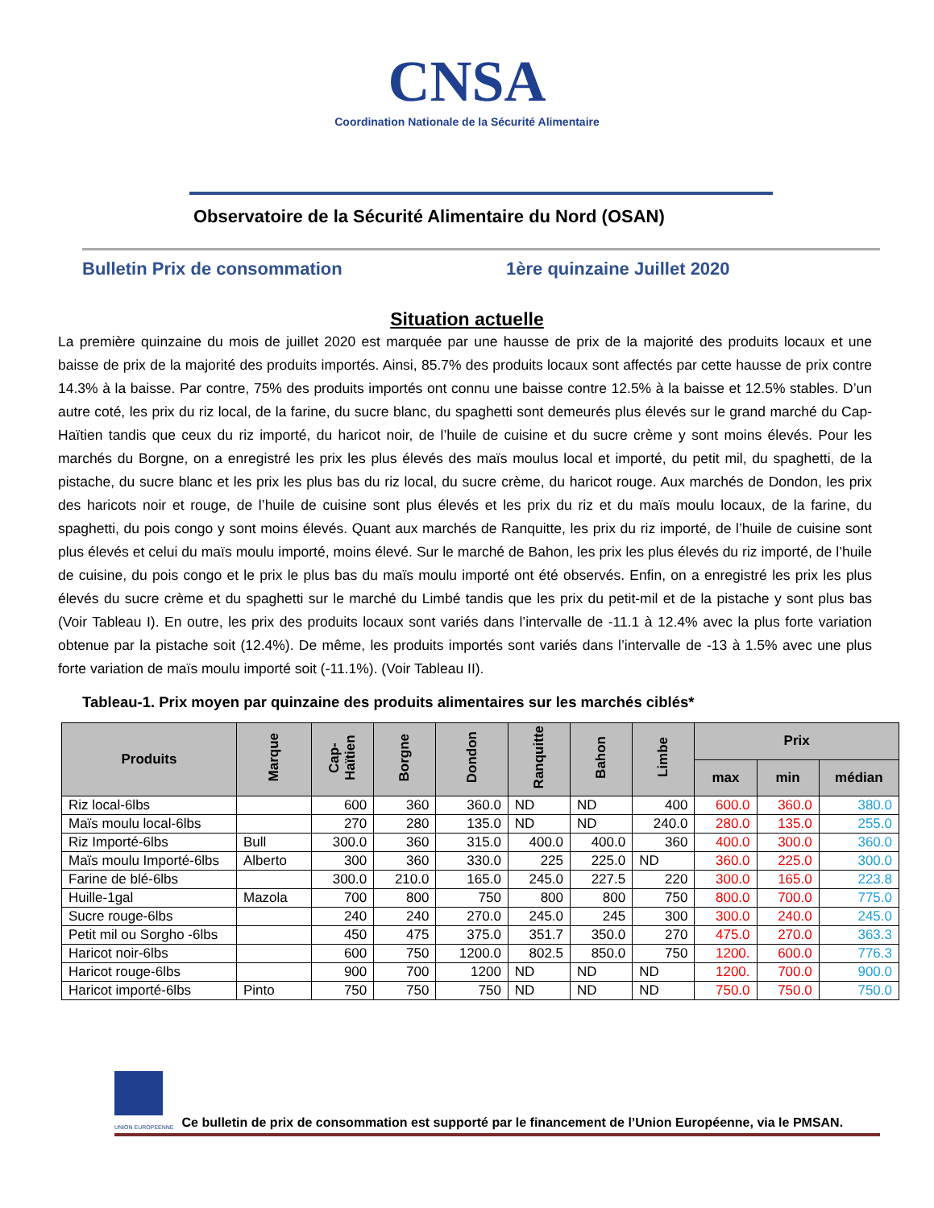CNSA
Coordination Nationale de la Sécurité Alimentaire
Observatoire de la Sécurité Alimentaire du Nord (OSAN)
Bulletin Prix de consommation 1ère quinzaine Juillet 2020
Situation actuelle
La première quinzaine du mois de juillet 2020 est marquée par une hausse de prix de la majorité des produits locaux et une baisse de prix de la majorité des produits importés. Ainsi, 85.7% des produits locaux sont affectés par cette hausse de prix contre 14.3% à la baisse. Par contre, 75% des produits importés ont connu une baisse contre 12.5% à la baisse et 12.5% stables. D’un autre coté, les prix du riz local, de la farine, du sucre blanc, du spaghetti sont demeurés plus élevés sur le grand marché du Cap-Haïtien tandis que ceux du riz importé, du haricot noir, de l’huile de cuisine et du sucre crème y sont moins élevés. Pour les marchés du Borgne, on a enregistré les prix les plus élevés des maïs moulus local et importé, du petit mil, du spaghetti, de la pistache, du sucre blanc et les prix les plus bas du riz local, du sucre crème, du haricot rouge. Aux marchés de Dondon, les prix des haricots noir et rouge, de l’huile de cuisine sont plus élevés et les prix du riz et du maïs moulu locaux, de la farine, du spaghetti, du pois congo y sont moins élevés. Quant aux marchés de Ranquitte, les prix du riz importé, de l’huile de cuisine sont plus élevés et celui du maïs moulu importé, moins élevé. Sur le marché de Bahon, les prix les plus élevés du riz importé, de l’huile de cuisine, du pois congo et le prix le plus bas du maïs moulu importé ont été observés. Enfin, on a enregistré les prix les plus élevés du sucre crème et du spaghetti sur le marché du Limbé tandis que les prix du petit-mil et de la pistache y sont plus bas (Voir Tableau I). En outre, les prix des produits locaux sont variés dans l’intervalle de -11.1 à 12.4% avec la plus forte variation obtenue par la pistache soit (12.4%). De même, les produits importés sont variés dans l’intervalle de -13 à 1.5% avec une plus forte variation de maïs moulu importé soit (-11.1%). (Voir Tableau II).
Tableau-1. Prix moyen par quinzaine des produits alimentaires sur les marchés ciblés*
| Produits | Marque | Cap-Haïtien | Borgne | Dondon | Ranquitte | Bahon | Limbe | Prix | | |
| --- | --- | --- | --- | --- | --- | --- | --- | --- | --- | --- |
| | | | | | | | | max | min | médian |
| Riz local-6lbs | | 600 | 360 | 360.0 | ND | ND | 400 | 600.0 | 360.0 | 380.0 |
| Maïs moulu local-6lbs | | 270 | 280 | 135.0 | ND | ND | 240.0 | 280.0 | 135.0 | 255.0 |
| Riz Importé-6lbs | Bull | 300.0 | 360 | 315.0 | 400.0 | 400.0 | 360 | 400.0 | 300.0 | 360.0 |
| Maïs moulu Importé-6lbs | Alberto | 300 | 360 | 330.0 | 225 | 225.0 | ND | 360.0 | 225.0 | 300.0 |
| Farine de blé-6lbs | | 300.0 | 210.0 | 165.0 | 245.0 | 227.5 | 220 | 300.0 | 165.0 | 223.8 |
| Huille-1gal | Mazola | 700 | 800 | 750 | 800 | 800 | 750 | 800.0 | 700.0 | 775.0 |
| Sucre rouge-6lbs | | 240 | 240 | 270.0 | 245.0 | 245 | 300 | 300.0 | 240.0 | 245.0 |
| Petit mil ou Sorgho -6lbs | | 450 | 475 | 375.0 | 351.7 | 350.0 | 270 | 475.0 | 270.0 | 363.3 |
| Haricot noir-6lbs | | 600 | 750 | 1200.0 | 802.5 | 850.0 | 750 | 1200. | 600.0 | 776.3 |
| Haricot rouge-6lbs | | 900 | 700 | 1200 | ND | ND | ND | 1200. | 700.0 | 900.0 |
| Haricot importé-6lbs | Pinto | 750 | 750 | 750 | ND | ND | ND | 750.0 | 750.0 | 750.0 |
UNION EUROPEENNE Ce bulletin de prix de consommation est supporté par le financement de l’Union Européenne, via le PMSAN.